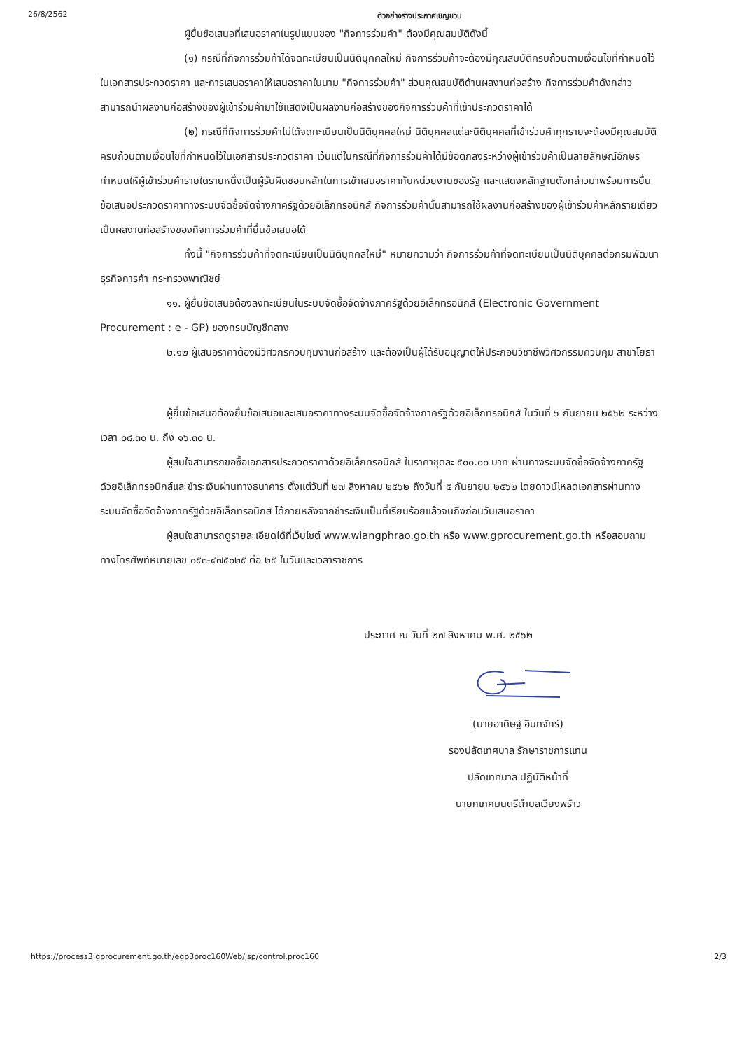26/8/2562 ตัวอย่างร่างประกาศเชิญชวน
ผู้ยื่นข้อเสนอที่เสนอราคาในรูปแบบของ "กิจการร่วมค้า" ต้องมีคุณสมบัติดังนี้
(๑) กรณีที่กิจการร่วมค้าได้จดทะเบียนเป็นนิติบุคคลใหม่ กิจการร่วมค้าจะต้องมีคุณสมบัติครบถ้วนตามเงื่อนไขที่กำหนดไว้ในเอกสารประกวดราคา และการเสนอราคาให้เสนอราคาในนาม "กิจการร่วมค้า" ส่วนคุณสมบัติด้านผลงานก่อสร้าง กิจการร่วมค้าดังกล่าวสามารถนำผลงานก่อสร้างของผู้เข้าร่วมค้ามาใช้แสดงเป็นผลงานก่อสร้างของกิจการร่วมค้าที่เข้าประกวดราคาได้
(๒) กรณีที่กิจการร่วมค้าไม่ได้จดทะเบียนเป็นนิติบุคคลใหม่ นิติบุคคลแต่ละนิติบุคคลที่เข้าร่วมค้าทุกรายจะต้องมีคุณสมบัติครบถ้วนตามเงื่อนไขที่กำหนดไว้ในเอกสารประกวดราคา เว้นแต่ในกรณีที่กิจการร่วมค้าได้มีข้อตกลงระหว่างผู้เข้าร่วมค้าเป็นลายลักษณ์อักษรกำหนดให้ผู้เข้าร่วมค้ารายใดรายหนึ่งเป็นผู้รับผิดชอบหลักในการเข้าเสนอราคากับหน่วยงานของรัฐ และแสดงหลักฐานดังกล่าวมาพร้อมการยื่นข้อเสนอประกวดราคาทางระบบจัดซื้อจัดจ้างภาครัฐด้วยอิเล็กทรอนิกส์ กิจการร่วมค้านั้นสามารถใช้ผลงานก่อสร้างของผู้เข้าร่วมค้าหลักรายเดียวเป็นผลงานก่อสร้างของกิจการร่วมค้าที่ยื่นข้อเสนอได้
ทั้งนี้ "กิจการร่วมค้าที่จดทะเบียนเป็นนิติบุคคลใหม่" หมายความว่า กิจการร่วมค้าที่จดทะเบียนเป็นนิติบุคคลต่อกรมพัฒนาธุรกิจการค้า กระทรวงพาณิชย์
๑๑. ผู้ยื่นข้อเสนอต้องลงทะเบียนในระบบจัดซื้อจัดจ้างภาครัฐด้วยอิเล็กทรอนิกส์ (Electronic Government Procurement : e - GP) ของกรมบัญชีกลาง
๒.๑๒ ผู้เสนอราคาต้องมีวิศวกรควบคุมงานก่อสร้าง และต้องเป็นผู้ได้รับอนุญาตให้ประกอบวิชาชีพวิศวกรรมควบคุม สาขาโยธา
ผู้ยื่นข้อเสนอต้องยื่นข้อเสนอและเสนอราคาทางระบบจัดซื้อจัดจ้างภาครัฐด้วยอิเล็กทรอนิกส์ ในวันที่ ๖ กันยายน ๒๕๖๒ ระหว่างเวลา ๐๘.๓๐ น. ถึง ๑๖.๓๐ น.
ผู้สนใจสามารถขอซื้อเอกสารประกวดราคาด้วยอิเล็กทรอนิกส์ ในราคาชุดละ ๕๐๐.๐๐ บาท ผ่านทางระบบจัดซื้อจัดจ้างภาครัฐด้วยอิเล็กทรอนิกส์และชำระเงินผ่านทางธนาคาร ตั้งแต่วันที่ ๒๗ สิงหาคม ๒๕๖๒ ถึงวันที่ ๕ กันยายน ๒๕๖๒ โดยดาวน์โหลดเอกสารผ่านทางระบบจัดซื้อจัดจ้างภาครัฐด้วยอิเล็กทรอนิกส์ ได้ภายหลังจากชำระเงินเป็นที่เรียบร้อยแล้วจนถึงก่อนวันเสนอราคา
ผู้สนใจสามารถดูรายละเอียดได้ที่เว็บไซต์ www.wiangphrao.go.th หรือ www.gprocurement.go.th หรือสอบถามทางโทรศัพท์หมายเลข ๐๕๓-๔๗๕๐๒๕ ต่อ ๒๕ ในวันและเวลาราชการ
ประกาศ ณ วันที่ ๒๗ สิงหาคม พ.ศ. ๒๕๖๒
(นายอาดิษฐ์ อินทจักร์)
รองปลัดเทศบาล รักษาราชการแทน
ปลัดเทศบาล ปฏิบัติหน้าที่
นายกเทศมนตรีตำบลเวียงพร้าว
https://process3.gprocurement.go.th/egp3proc160Web/jsp/control.proc160 2/3